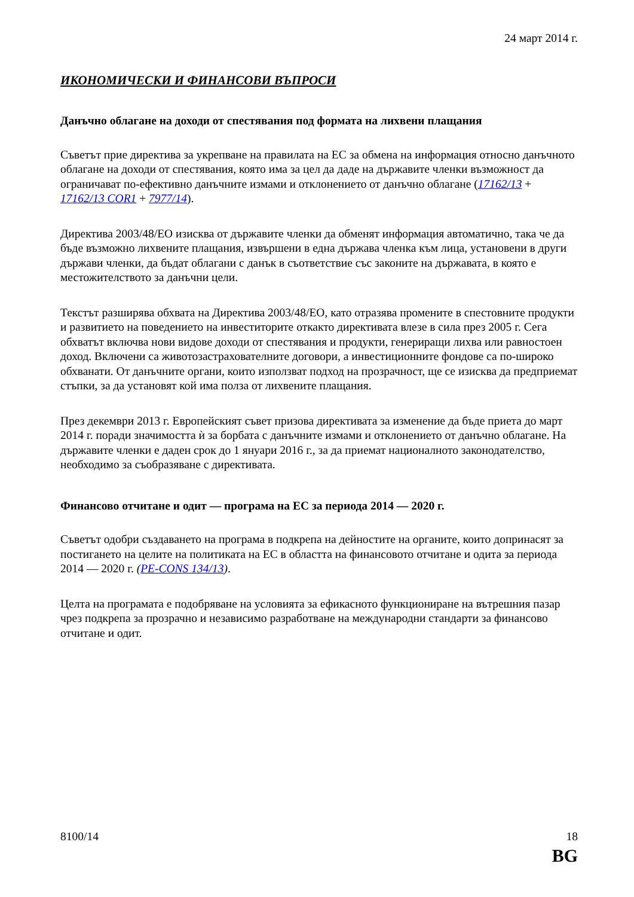24 март 2014 г.
ИКОНОМИЧЕСКИ И ФИНАНСОВИ ВЪПРОСИ
Данъчно облагане на доходи от спестявания под формата на лихвени плащания
Съветът прие директива за укрепване на правилата на ЕС за обмена на информация относно данъчното облагане на доходи от спестявания, която има за цел да даде на държавите членки възможност да ограничават по-ефективно данъчните измами и отклонението от данъчно облагане (17162/13 + 17162/13 COR1 + 7977/14).
Директива 2003/48/ЕО изисква от държавите членки да обменят информация автоматично, така че да бъде възможно лихвените плащания, извършени в една държава членка към лица, установени в други държави членки, да бъдат облагани с данък в съответствие със законите на държавата, в която е местожителството за данъчни цели.
Текстът разширява обхвата на Директива 2003/48/ЕО, като отразява промените в спестовните продукти и развитието на поведението на инвеститорите откакто директивата влезе в сила през 2005 г. Сега обхватът включва нови видове доходи от спестявания и продукти, генериращи лихва или равностоен доход. Включени са животозастрахователните договори, а инвестиционните фондове са по-широко обхванати. От данъчните органи, които използват подход на прозрачност, ще се изисква да предприемат стъпки, за да установят кой има полза от лихвените плащания.
През декември 2013 г. Европейският съвет призова директивата за изменение да бъде приета до март 2014 г. поради значимостта ѝ за борбата с данъчните измами и отклонението от данъчно облагане. На държавите членки е даден срок до 1 януари 2016 г., за да приемат националното законодателство, необходимо за съобразяване с директивата.
Финансово отчитане и одит — програма на ЕС за периода 2014 — 2020 г.
Съветът одобри създаването на програма в подкрепа на дейностите на органите, които допринасят за постигането на целите на политиката на ЕС в областта на финансовото отчитане и одита за периода 2014 — 2020 г. (PE-CONS 134/13).
Целта на програмата е подобряване на условията за ефикасното функциониране на вътрешния пазар чрез подкрепа за прозрачно и независимо разработване на международни стандарти за финансово отчитане и одит.
8100/14 18
BG